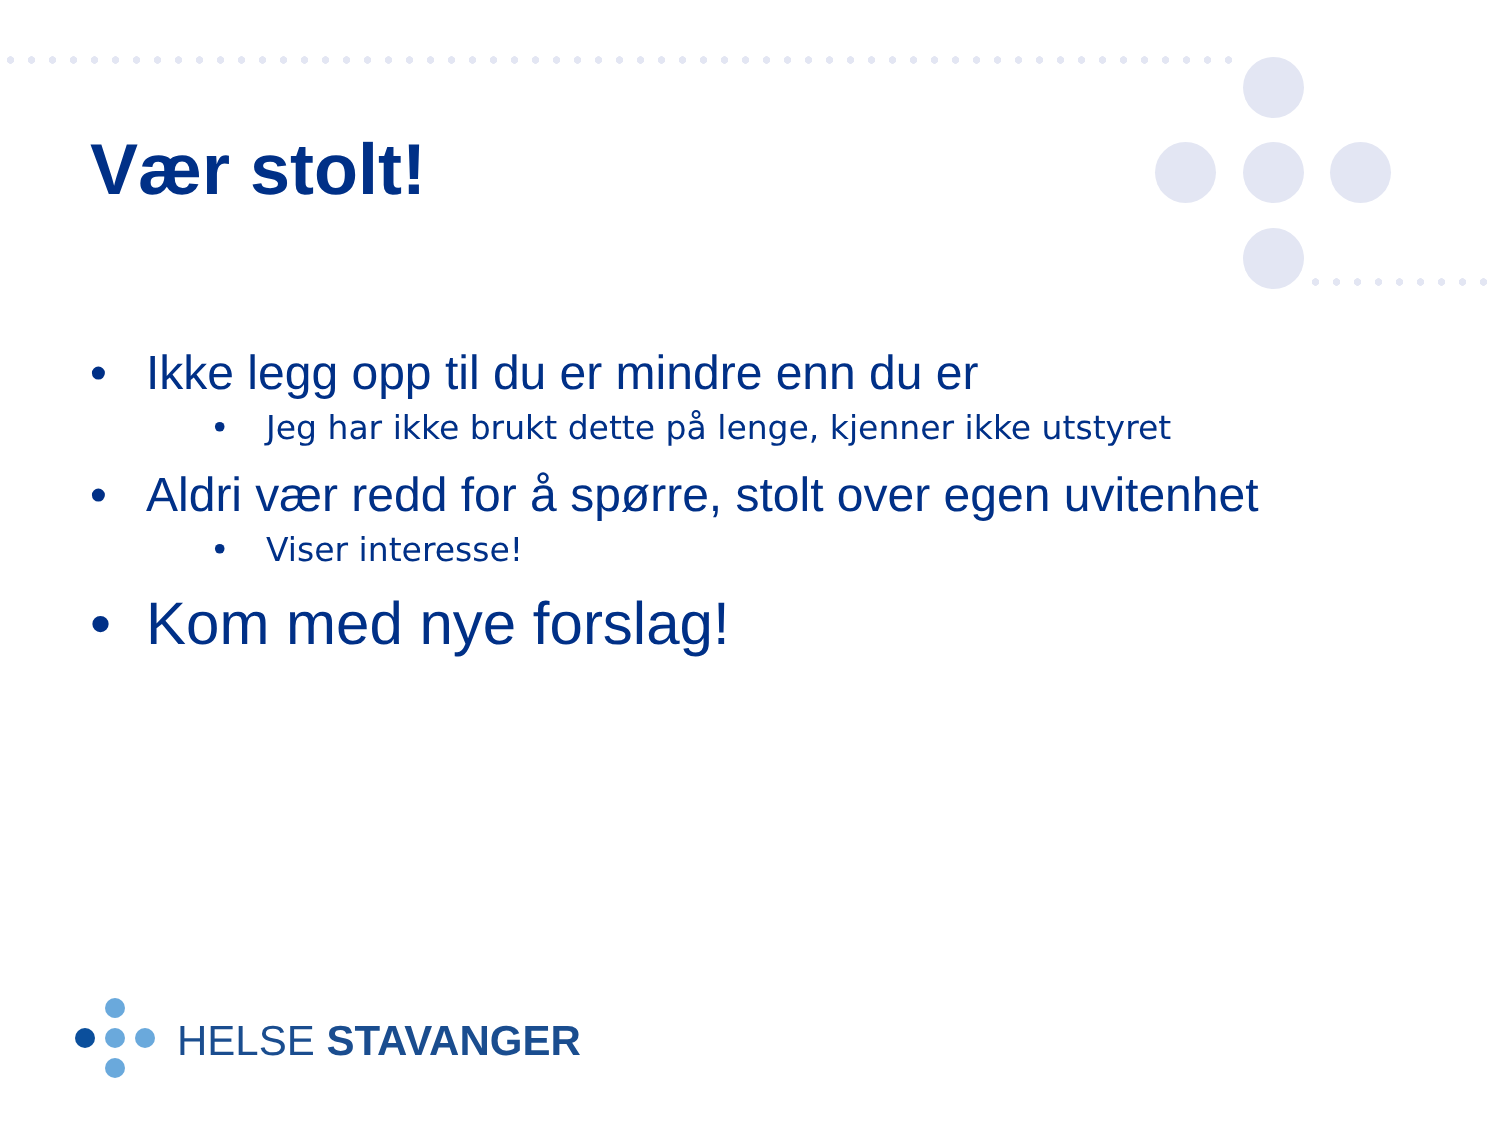Vær stolt!
• Ikke legg opp til du er mindre enn du er
• Jeg har ikke brukt dette på lenge, kjenner ikke utstyret
• Aldri vær redd for å spørre, stolt over egen uvitenhet
• Viser interesse!
• Kom med nye forslag!
HELSE STAVANGER